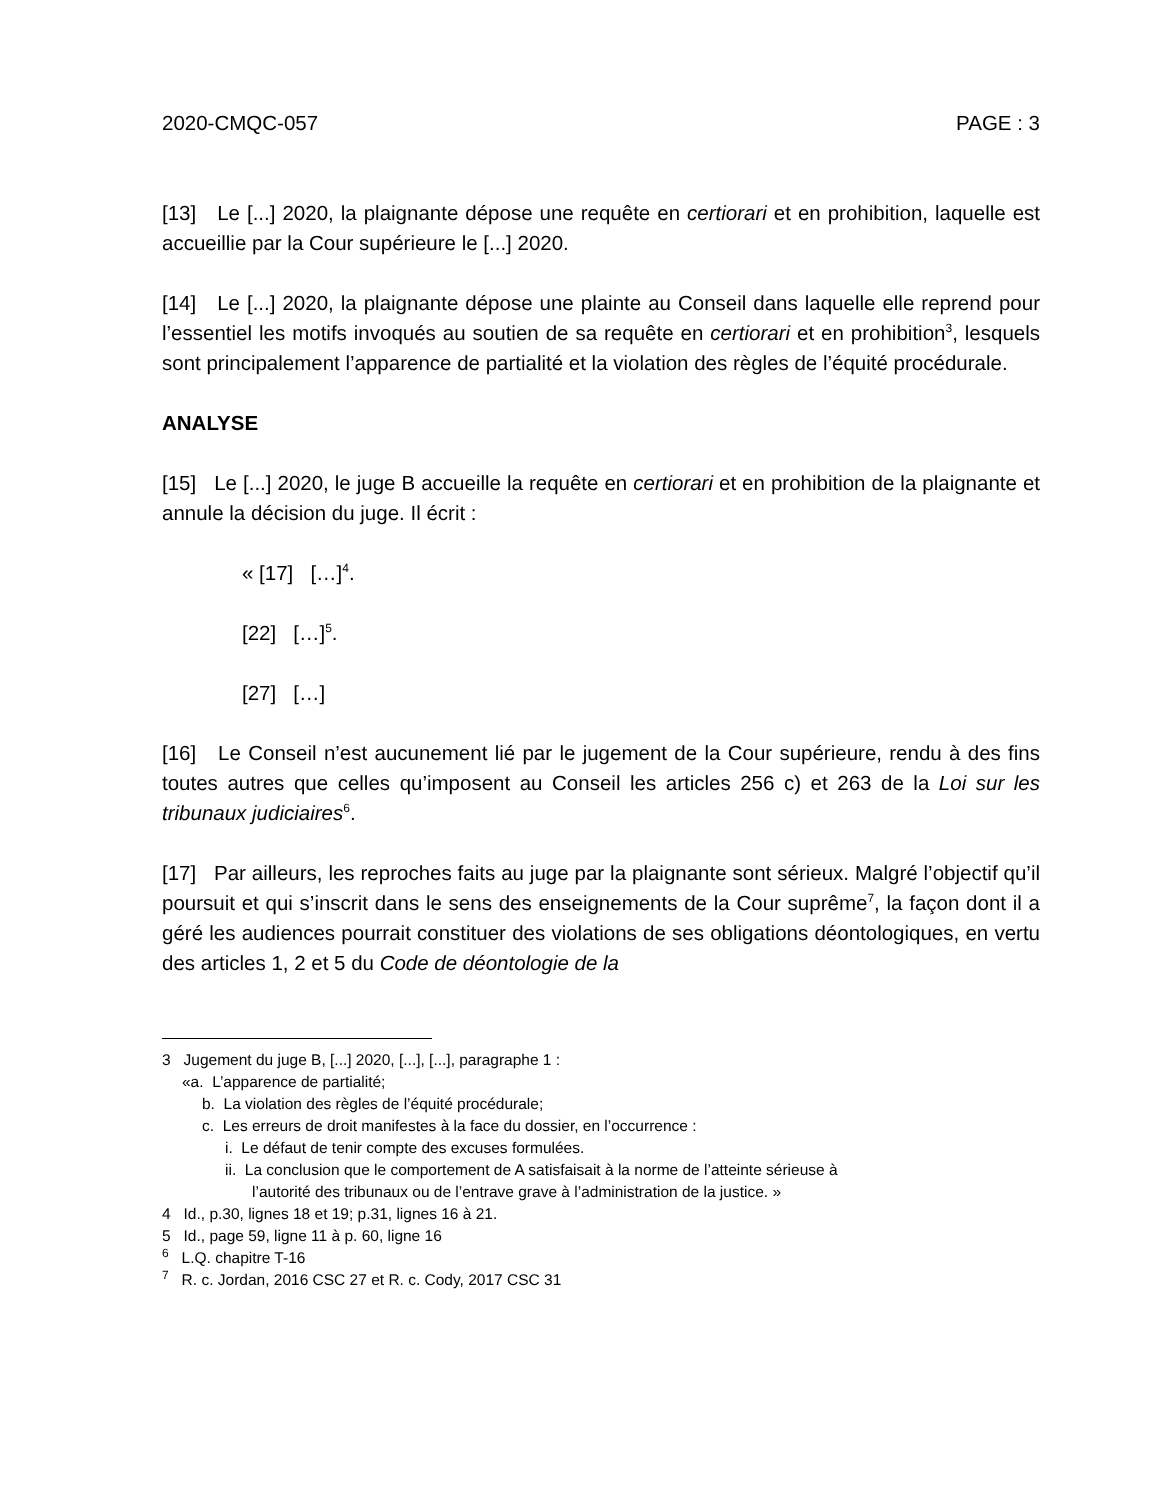2020-CMQC-057 PAGE : 3
[13] Le [...] 2020, la plaignante dépose une requête en certiorari et en prohibition, laquelle est accueillie par la Cour supérieure le [...] 2020.
[14] Le [...] 2020, la plaignante dépose une plainte au Conseil dans laquelle elle reprend pour l’essentiel les motifs invoqués au soutien de sa requête en certiorari et en prohibition<sup>3</sup>, lesquels sont principalement l’apparence de partialité et la violation des règles de l’équité procédurale.
ANALYSE
[15] Le [...] 2020, le juge B accueille la requête en certiorari et en prohibition de la plaignante et annule la décision du juge. Il écrit :
« [17] […]<sup>4</sup>.
[22] […]<sup>5</sup>.
[27] […]
[16] Le Conseil n’est aucunement lié par le jugement de la Cour supérieure, rendu à des fins toutes autres que celles qu’imposent au Conseil les articles 256 c) et 263 de la Loi sur les tribunaux judiciaires<sup>6</sup>.
[17] Par ailleurs, les reproches faits au juge par la plaignante sont sérieux. Malgré l’objectif qu’il poursuit et qui s’inscrit dans le sens des enseignements de la Cour suprême<sup>7</sup>, la façon dont il a géré les audiences pourrait constituer des violations de ses obligations déontologiques, en vertu des articles 1, 2 et 5 du Code de déontologie de la
3 Jugement du juge B, [...] 2020, [...], [...], paragraphe 1 :
«a. L’apparence de partialité;
b. La violation des règles de l’équité procédurale;
c. Les erreurs de droit manifestes à la face du dossier, en l’occurrence :
i. Le défaut de tenir compte des excuses formulées.
ii. La conclusion que le comportement de A satisfaisait à la norme de l’atteinte sérieuse à
l’autorité des tribunaux ou de l’entrave grave à l’administration de la justice. »
4 Id., p.30, lignes 18 et 19; p.31, lignes 16 à 21.
5 Id., page 59, ligne 11 à p. 60, ligne 16
<sup>6</sup> L.Q. chapitre T-16
<sup>7</sup> R. c. Jordan, 2016 CSC 27 et R. c. Cody, 2017 CSC 31